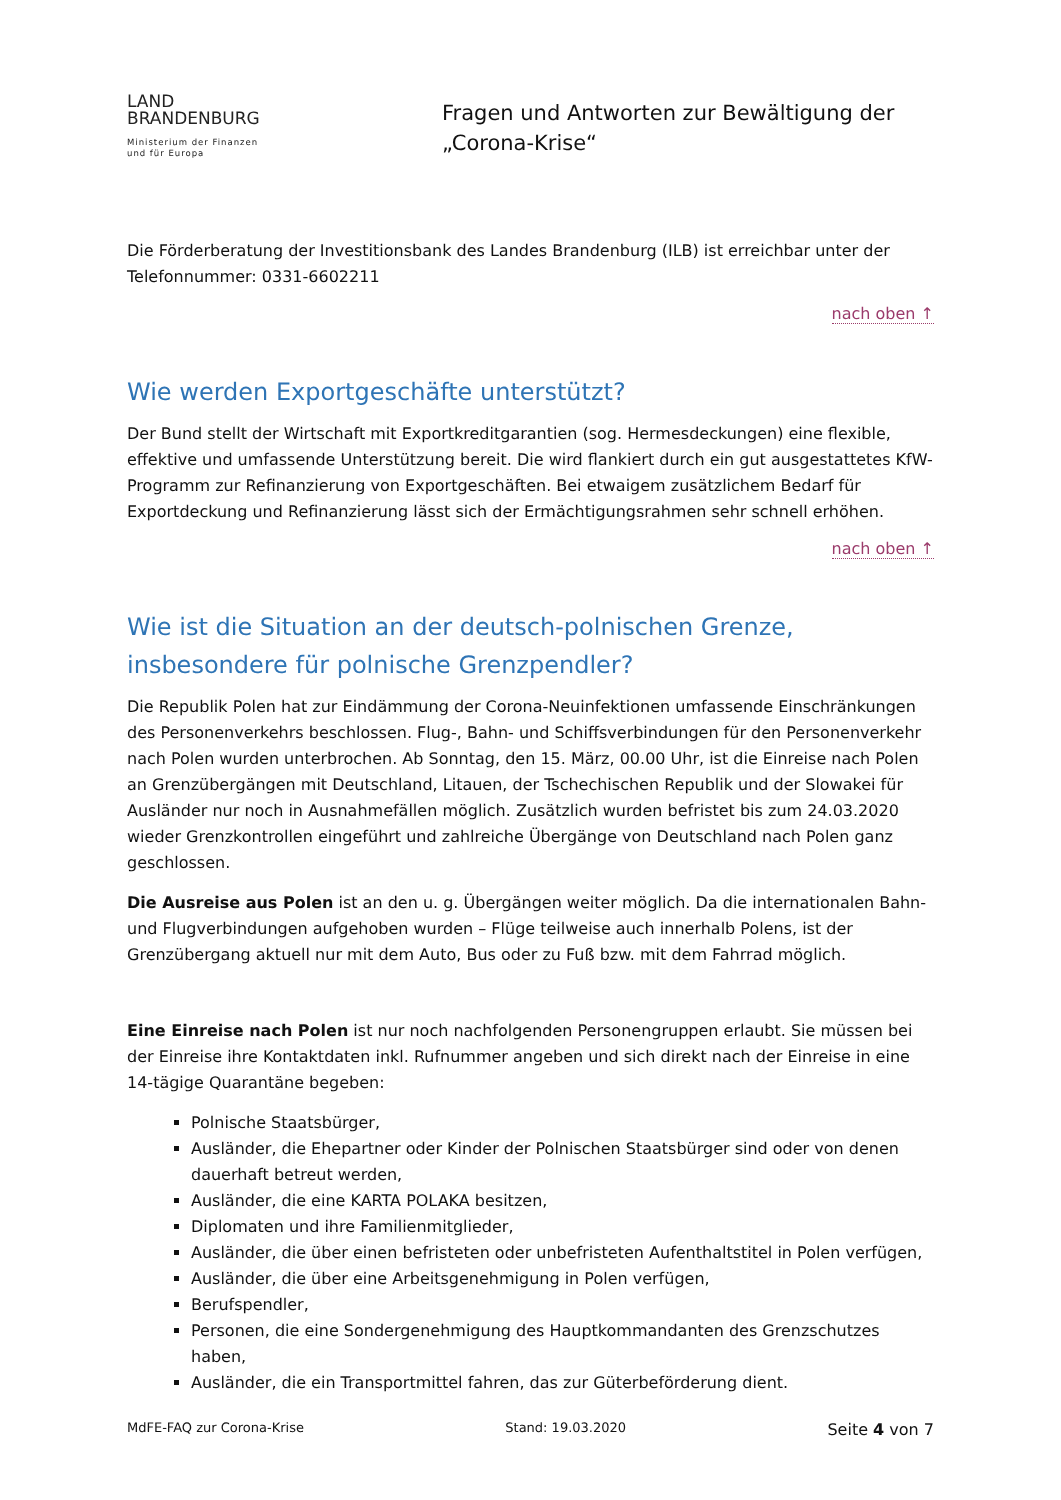LAND
BRANDENBURG
Ministerium der Finanzen
und für Europa
Fragen und Antworten zur Bewältigung der
„Corona-Krise“
Die Förderberatung der Investitionsbank des Landes Brandenburg (ILB) ist erreichbar unter der Telefonnummer: 0331-6602211
nach oben ↑
Wie werden Exportgeschäfte unterstützt?
Der Bund stellt der Wirtschaft mit Exportkreditgarantien (sog. Hermesdeckungen) eine flexible, effektive und umfassende Unterstützung bereit. Die wird flankiert durch ein gut ausgestattetes KfW-Programm zur Refinanzierung von Exportgeschäften. Bei etwaigem zusätzlichem Bedarf für Exportdeckung und Refinanzierung lässt sich der Ermächtigungsrahmen sehr schnell erhöhen.
nach oben ↑
Wie ist die Situation an der deutsch-polnischen Grenze, insbesondere für polnische Grenzpendler?
Die Republik Polen hat zur Eindämmung der Corona-Neuinfektionen umfassende Einschränkungen des Personenverkehrs beschlossen. Flug-, Bahn- und Schiffsverbindungen für den Personenverkehr nach Polen wurden unterbrochen. Ab Sonntag, den 15. März, 00.00 Uhr, ist die Einreise nach Polen an Grenzübergängen mit Deutschland, Litauen, der Tschechischen Republik und der Slowakei für Ausländer nur noch in Ausnahmefällen möglich. Zusätzlich wurden befristet bis zum 24.03.2020 wieder Grenzkontrollen eingeführt und zahlreiche Übergänge von Deutschland nach Polen ganz geschlossen.
Die Ausreise aus Polen ist an den u. g. Übergängen weiter möglich. Da die internationalen Bahn- und Flugverbindungen aufgehoben wurden – Flüge teilweise auch innerhalb Polens, ist der Grenzübergang aktuell nur mit dem Auto, Bus oder zu Fuß bzw. mit dem Fahrrad möglich.
Eine Einreise nach Polen ist nur noch nachfolgenden Personengruppen erlaubt. Sie müssen bei der Einreise ihre Kontaktdaten inkl. Rufnummer angeben und sich direkt nach der Einreise in eine 14-tägige Quarantäne begeben:
Polnische Staatsbürger,
Ausländer, die Ehepartner oder Kinder der Polnischen Staatsbürger sind oder von denen dauerhaft betreut werden,
Ausländer, die eine KARTA POLAKA besitzen,
Diplomaten und ihre Familienmitglieder,
Ausländer, die über einen befristeten oder unbefristeten Aufenthaltstitel in Polen verfügen,
Ausländer, die über eine Arbeitsgenehmigung in Polen verfügen,
Berufspendler,
Personen, die eine Sondergenehmigung des Hauptkommandanten des Grenzschutzes haben,
Ausländer, die ein Transportmittel fahren, das zur Güterbeförderung dient.
MdFE-FAQ zur Corona-Krise Stand: 19.03.2020 Seite 4 von 7